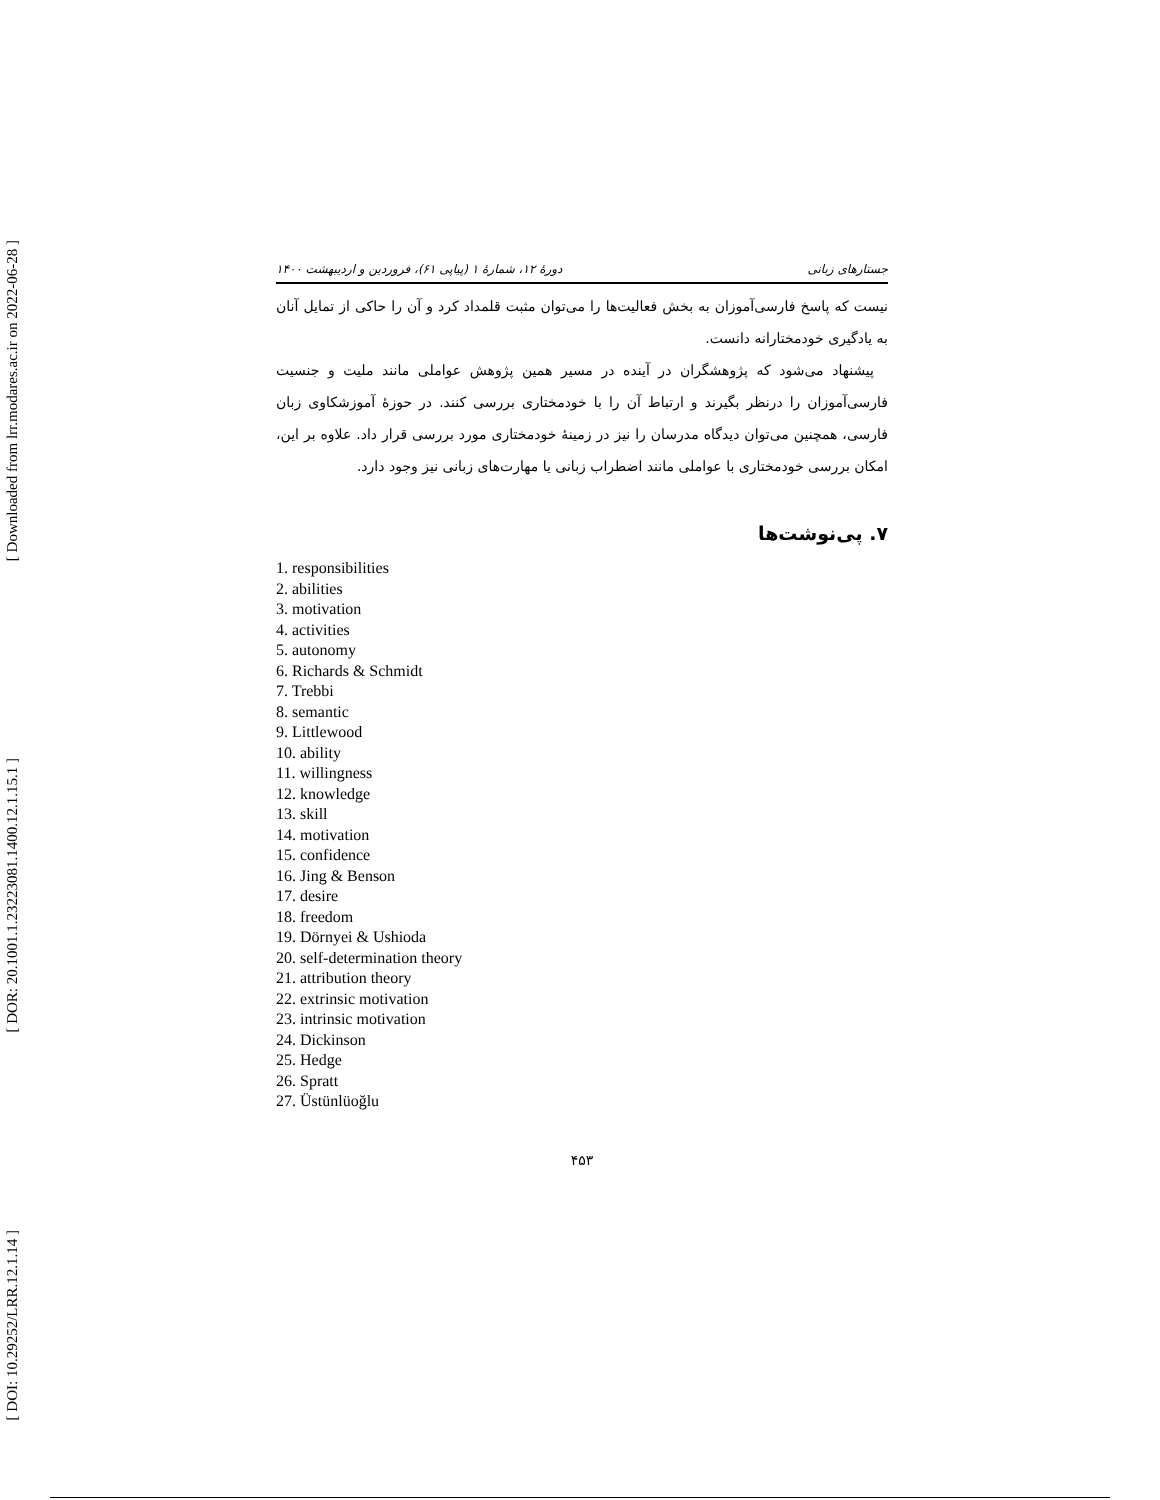[ Downloaded from lrr.modares.ac.ir on 2022-06-28 ]
[ DOR: 20.1001.1.23223081.1400.12.1.15.1 ]
[ DOI: 10.29252/LRR.12.1.14 ]
جستارهای زبانی دورهٔ ۱۲، شمارهٔ ۱ (پیاپی ۶۱)، فروردین و اردیبهشت ۱۴۰۰
نیست که پاسخ فارسی‌آموزان به بخش فعالیت‌ها را می‌توان مثبت قلمداد کرد و آن را حاکی از تمایل آنان به یادگیری خودمختارانه دانست.
پیشنهاد می‌شود که پژوهشگران در آینده در مسیر همین پژوهش عواملی مانند ملیت و جنسیت فارسی‌آموزان را درنظر بگیرند و ارتباط آن را با خودمختاری بررسی کنند. در حوزهٔ آموزشکاوی زبان فارسی، همچنین می‌توان دیدگاه مدرسان را نیز در زمینهٔ خودمختاری مورد بررسی قرار داد. علاوه بر این، امکان بررسی خودمختاری با عواملی مانند اضطراب زبانی یا مهارت‌های زبانی نیز وجود دارد.
۷. پی‌نوشت‌ها
1. responsibilities
2. abilities
3. motivation
4. activities
5. autonomy
6. Richards & Schmidt
7. Trebbi
8. semantic
9. Littlewood
10. ability
11. willingness
12. knowledge
13. skill
14. motivation
15. confidence
16. Jing & Benson
17. desire
18. freedom
19. Dörnyei & Ushioda
20. self-determination theory
21. attribution theory
22. extrinsic motivation
23. intrinsic motivation
24. Dickinson
25. Hedge
26. Spratt
27. Üstünlüoğlu
۴۵۳